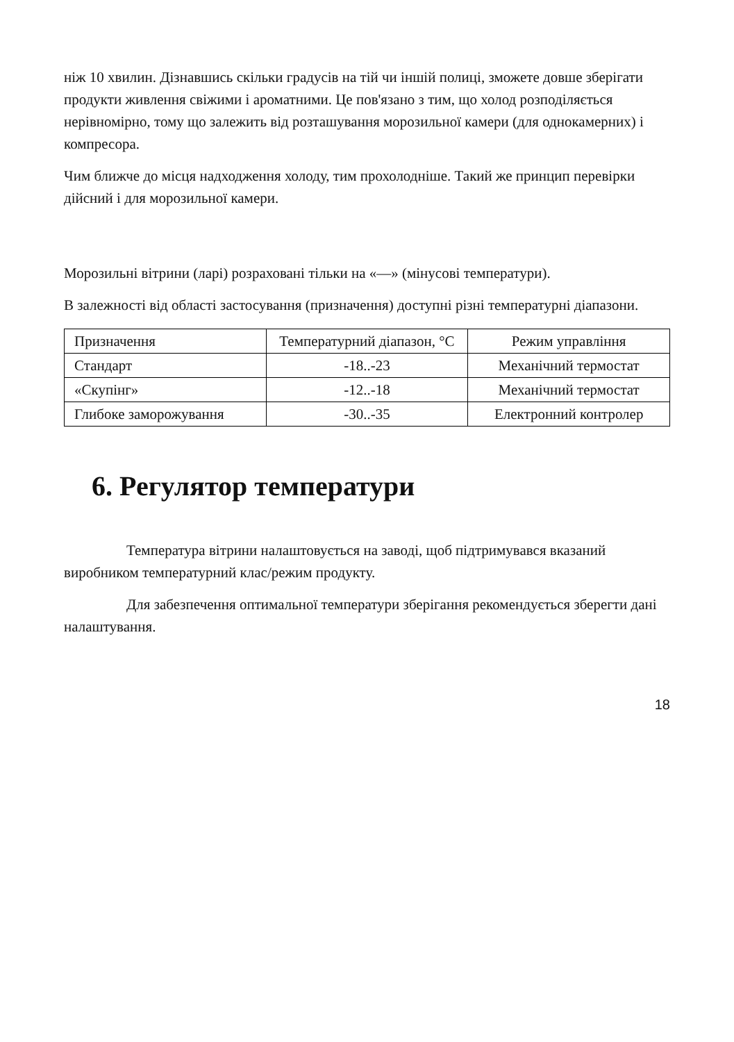ніж 10 хвилин. Дізнавшись скільки градусів на тій чи іншій полиці, зможете довше зберігати продукти живлення свіжими і ароматними. Це пов'язано з тим, що холод розподіляється нерівномірно, тому що залежить від розташування морозильної камери (для однокамерних) і компресора.
Чим ближче до місця надходження холоду, тим прохолодніше. Такий же принцип перевірки дійсний і для морозильної камери.
Морозильні вітрини (ларі) розраховані тільки на «—» (мінусові температури).
В залежності від області застосування (призначення) доступні різні температурні діапазони.
| Призначення | Температурний діапазон, °C | Режим управління |
| Стандарт | -18..-23 | Механічний термостат |
| «Скупінг» | -12..-18 | Механічний термостат |
| Глибоке заморожування | -30..-35 | Електронний контролер |
6. Регулятор температури
Температура вітрини налаштовується на заводі, щоб підтримувався вказаний виробником температурний клас/режим продукту.
Для забезпечення оптимальної температури зберігання рекомендується зберегти дані налаштування.
18